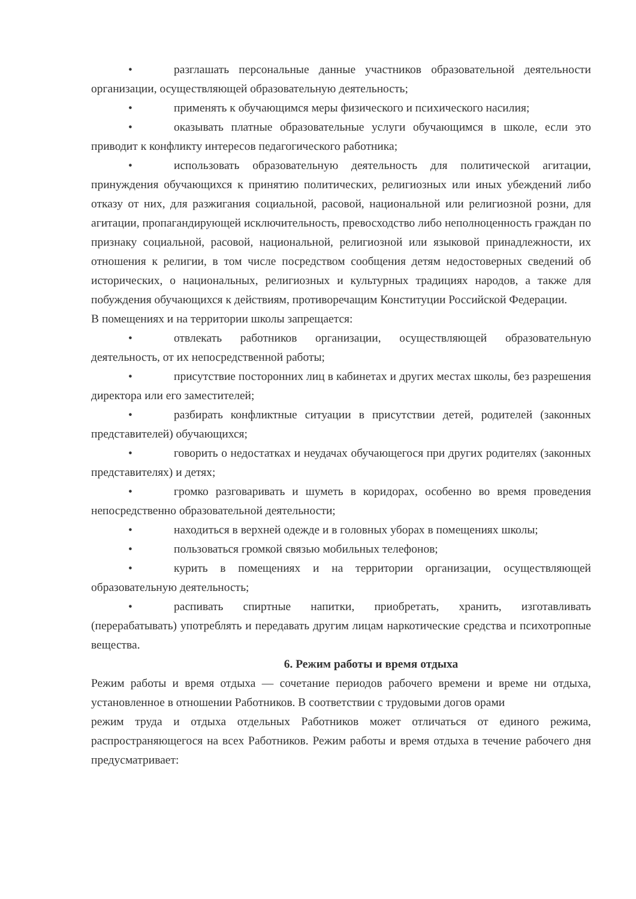• разглашать персональные данные участников образовательной деятельности организации, осуществляющей образовательную деятельность;
• применять к обучающимся меры физического и психического насилия;
• оказывать платные образовательные услуги обучающимся в школе, если это приводит к конфликту интересов педагогического работника;
• использовать образовательную деятельность для политической агитации, принуждения обучающихся к принятию политических, религиозных или иных убеждений либо отказу от них, для разжигания социальной, расовой, национальной или религиозной розни, для агитации, пропагандирующей исключительность, превосходство либо неполноценность граждан по признаку социальной, расовой, национальной, религиозной или языковой принадлежности, их отношения к религии, в том числе посредством сообщения детям недостоверных сведений об исторических, о национальных, религиозных и культурных традициях народов, а также для побуждения обучающихся к действиям, противоречащим Конституции Российской Федерации.
В помещениях и на территории школы запрещается:
• отвлекать работников организации, осуществляющей образовательную деятельность, от их непосредственной работы;
• присутствие посторонних лиц в кабинетах и других местах школы, без разрешения директора или его заместителей;
• разбирать конфликтные ситуации в присутствии детей, родителей (законных представителей) обучающихся;
• говорить о недостатках и неудачах обучающегося при других родителях (законных представителях) и детях;
• громко разговаривать и шуметь в коридорах, особенно во время проведения непосредственно образовательной деятельности;
• находиться в верхней одежде и в головных уборах в помещениях школы;
• пользоваться громкой связью мобильных телефонов;
• курить в помещениях и на территории организации, осуществляющей образовательную деятельность;
• распивать спиртные напитки, приобретать, хранить, изготавливать (перерабатывать) употреблять и передавать другим лицам наркотические средства и психотропные вещества.
6. Режим работы и время отдыха
Режим работы и время отдыха — сочетание периодов рабочего времени и време ни отдыха, установленное в отношении Работников. В соответствии с трудовыми догов орами
режим труда и отдыха отдельных Работников может отличаться от единого режима, распространяющегося на всех Работников. Режим работы и время отдыха в течение рабочего дня предусматривает: